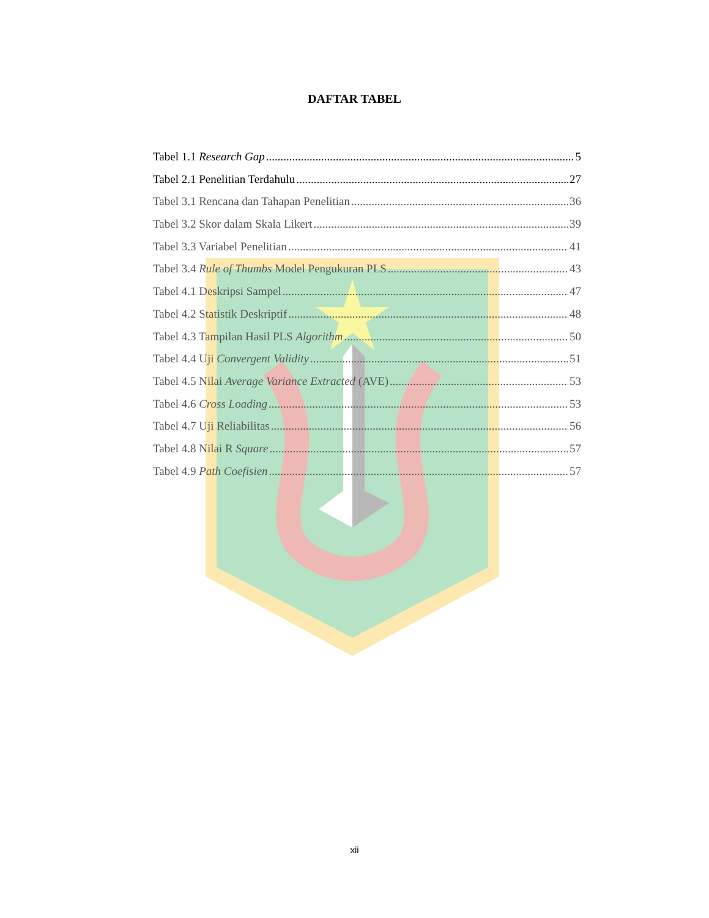DAFTAR TABEL
Tabel 1.1 Research Gap 5
Tabel 2.1 Penelitian Terdahulu 27
Tabel 3.1 Rencana dan Tahapan Penelitian 36
Tabel 3.2 Skor dalam Skala Likert 39
Tabel 3.3 Variabel Penelitian 41
Tabel 3.4 Rule of Thumbs Model Pengukuran PLS 43
Tabel 4.1 Deskripsi Sampel 47
Tabel 4.2 Statistik Deskriptif 48
Tabel 4.3 Tampilan Hasil PLS Algorithm 50
Tabel 4.4 Uji Convergent Validity 51
Tabel 4.5 Nilai Average Variance Extracted (AVE) 53
Tabel 4.6 Cross Loading 53
Tabel 4.7 Uji Reliabilitas 56
Tabel 4.8 Nilai R Square 57
Tabel 4.9 Path Coefisien 57
xii